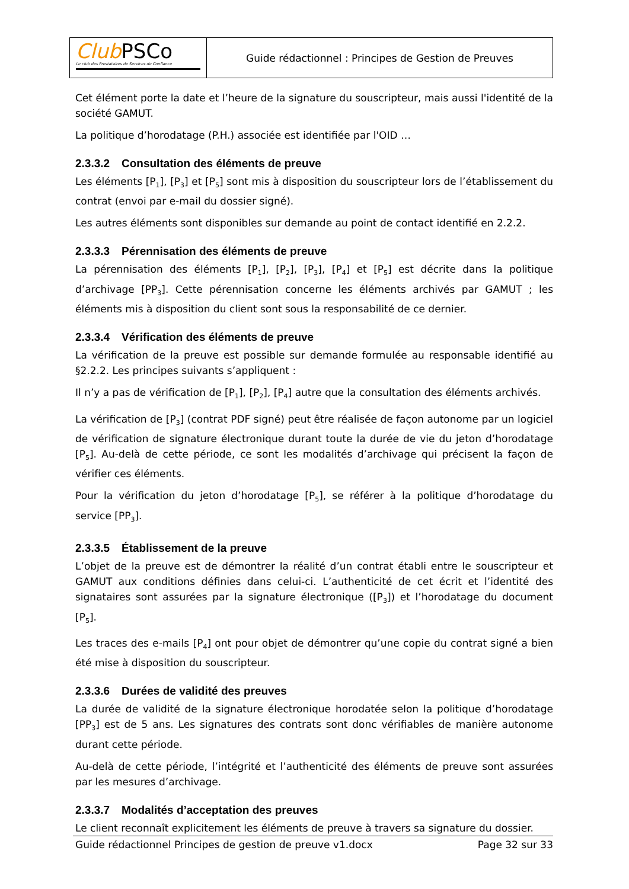| Club PSCo Le club des Prestataires de Services de Confiance | Guide rédactionnel : Principes de Gestion de Preuves |
Cet élément porte la date et l’heure de la signature du souscripteur, mais aussi l'identité de la société GAMUT.
La politique d’horodatage (P.H.) associée est identifiée par l'OID …
2.3.3.2 Consultation des éléments de preuve
Les éléments [P<sub>1</sub>], [P<sub>3</sub>] et [P<sub>5</sub>] sont mis à disposition du souscripteur lors de l’établissement du contrat (envoi par e-mail du dossier signé).
Les autres éléments sont disponibles sur demande au point de contact identifié en 2.2.2.
2.3.3.3 Pérennisation des éléments de preuve
La pérennisation des éléments [P<sub>1</sub>], [P<sub>2</sub>], [P<sub>3</sub>], [P<sub>4</sub>] et [P<sub>5</sub>] est décrite dans la politique d’archivage [PP<sub>3</sub>]. Cette pérennisation concerne les éléments archivés par GAMUT ; les éléments mis à disposition du client sont sous la responsabilité de ce dernier.
2.3.3.4 Vérification des éléments de preuve
La vérification de la preuve est possible sur demande formulée au responsable identifié au §2.2.2. Les principes suivants s’appliquent :
Il n’y a pas de vérification de [P<sub>1</sub>], [P<sub>2</sub>], [P<sub>4</sub>] autre que la consultation des éléments archivés.
La vérification de [P<sub>3</sub>] (contrat PDF signé) peut être réalisée de façon autonome par un logiciel de vérification de signature électronique durant toute la durée de vie du jeton d’horodatage [P<sub>5</sub>]. Au-delà de cette période, ce sont les modalités d’archivage qui précisent la façon de vérifier ces éléments.
Pour la vérification du jeton d’horodatage [P<sub>5</sub>], se référer à la politique d’horodatage du service [PP<sub>3</sub>].
2.3.3.5 Établissement de la preuve
L’objet de la preuve est de démontrer la réalité d’un contrat établi entre le souscripteur et GAMUT aux conditions définies dans celui-ci. L’authenticité de cet écrit et l’identité des signataires sont assurées par la signature électronique ([P<sub>3</sub>]) et l’horodatage du document [P<sub>5</sub>].
Les traces des e-mails [P<sub>4</sub>] ont pour objet de démontrer qu’une copie du contrat signé a bien été mise à disposition du souscripteur.
2.3.3.6 Durées de validité des preuves
La durée de validité de la signature électronique horodatée selon la politique d’horodatage [PP<sub>3</sub>] est de 5 ans. Les signatures des contrats sont donc vérifiables de manière autonome durant cette période.
Au-delà de cette période, l’intégrité et l’authenticité des éléments de preuve sont assurées par les mesures d’archivage.
2.3.3.7 Modalités d’acceptation des preuves
Le client reconnaît explicitement les éléments de preuve à travers sa signature du dossier.
Guide rédactionnel Principes de gestion de preuve v1.docx Page 32 sur 33